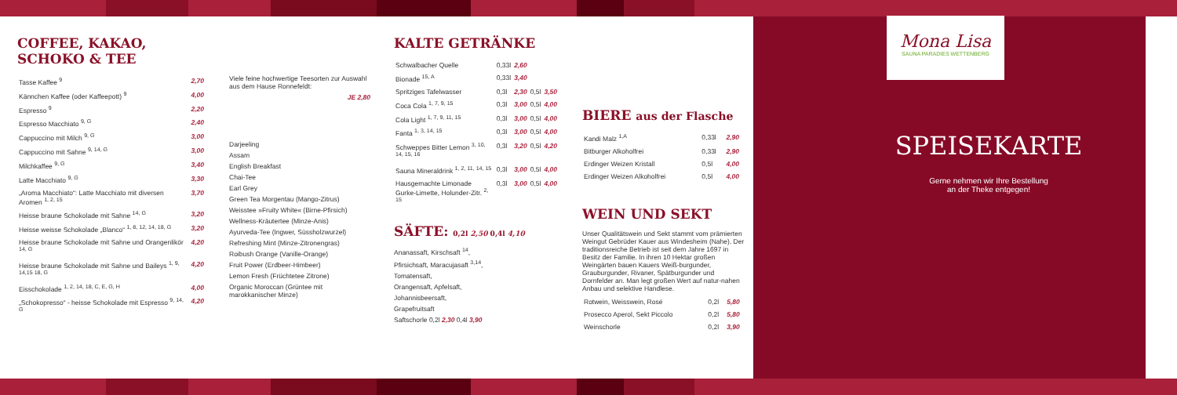COFFEE, KAKAO, SCHOKO & TEE
| Tasse Kaffee <sup>9</sup> | 2,70 |
| Kännchen Kaffee (oder Kaffeepott) <sup>9</sup> | 4,00 |
| Espresso <sup>9</sup> | 2,20 |
| Espresso Macchiato <sup>9, G</sup> | 2,40 |
| Cappuccino mit Milch <sup>9, G</sup> | 3,00 |
| Cappuccino mit Sahne <sup>9, 14, G</sup> | 3,00 |
| Milchkaffee <sup>9, G</sup> | 3,40 |
| Latte Macchiato <sup>9, G</sup> | 3,30 |
| „Aroma Macchiato“: Latte Macchiato mit diversen Aromen <sup>1, 2, 15</sup> | 3,70 |
| Heisse braune Schokolade mit Sahne <sup>14, G</sup> | 3,20 |
| Heisse weisse Schokolade „Blanco“ <sup>1, 8, 12, 14, 18, G</sup> | 3,20 |
| Heisse braune Schokolade mit Sahne und Orangenlikör <sup>14, G</sup> | 4,20 |
| Heisse braune Schokolade mit Sahne und Baileys <sup>1, 9, 14,15 18, G</sup> | 4,20 |
| Eisschokolade <sup>1, 2, 14, 18, C, E, G, H</sup> | 4,00 |
| „Schokopresso“ - heisse Schokolade mit Espresso <sup>9, 14, G</sup> | 4,20 |
Viele feine hochwertige Teesorten zur Auswahl aus dem Hause Ronnefeldt:
JE 2,80
Darjeeling
Assam
English Breakfast
Chai-Tee
Earl Grey
Green Tea Morgentau (Mango-Zitrus)
Weisstee »Fruity White« (Birne-Pfirsich)
Wellness-Kräutertee (Minze-Anis)
Ayurveda-Tee (Ingwer, Süssholzwurzel)
Refreshing Mint (Minze-Zitronengras)
Roibush Orange (Vanille-Orange)
Fruit Power (Erdbeer-Himbeer)
Lemon Fresh (Früchtetee Zitrone)
Organic Moroccan (Grüntee mit marokkanischer Minze)
KALTE GETRÄNKE
| Schwalbacher Quelle | 0,33l | 2,60 | | |
| Bionade <sup>15, A</sup> | 0,33l | 3,40 | | |
| Spritziges Tafelwasser | 0,3l | 2,30 | 0,5l | 3,50 |
| Coca Cola <sup>1, 7, 9, 15</sup> | 0,3l | 3,00 | 0,5l | 4,00 |
| Cola Light <sup>1, 7, 9, 11, 15</sup> | 0,3l | 3,00 | 0,5l | 4,00 |
| Fanta <sup>1, 3, 14, 15</sup> | 0,3l | 3,00 | 0,5l | 4,00 |
| Schweppes Bitter Lemon <sup>3, 10, 14, 15, 16</sup> | 0,3l | 3,20 | 0,5l | 4,20 |
| Sauna Mineraldrink <sup>1, 2, 11, 14, 15</sup> | 0,3l | 3,00 | 0,5l | 4,00 |
| Hausgemachte Limonade Gurke-Limette, Holunder-Zitr. <sup>2, 15</sup> | 0,3l | 3,00 | 0,5l | 4,00 |
SÄFTE: 0,2l 2,50 0,4l 4,10
Ananassaft, Kirschsaft <sup>14</sup>,
Pfirsichsaft, Maracujasaft <sup>3,14</sup>,
Tomatensaft,
Orangensaft, Apfelsaft,
Johannisbeersaft,
Grapefruitsaft
Saftschorle 0,2l 2,30 0,4l 3,90
BIERE aus der Flasche
| Kandi Malz <sup>1,A</sup> | 0,33l | 2,90 |
| Bitburger Alkoholfrei | 0,33l | 2,90 |
| Erdinger Weizen Kristall | 0,5l | 4,00 |
| Erdinger Weizen Alkoholfrei | 0,5l | 4,00 |
WEIN UND SEKT
Unser Qualitätswein und Sekt stammt vom prämierten Weingut Gebrüder Kauer aus Windesheim (Nahe). Der traditionsreiche Betrieb ist seit dem Jahre 1697 in Besitz der Familie. In ihren 10 Hektar großen Weingärten bauen Kauers Weiß-burgunder, Grauburgunder, Rivaner, Spätburgunder und Dornfelder an. Man legt großen Wert auf natur-nahen Anbau und selektive Handlese.
| Rotwein, Weisswein, Rosé | 0,2l | 5,80 |
| Prosecco Aperol, Sekt Piccolo | 0,2l | 5,80 |
| Weinschorle | 0,2l | 3,90 |
Mona Lisa
SAUNA PARADIES WETTENBERG
SPEISEKARTE
Gerne nehmen wir Ihre Bestellung
an der Theke entgegen!